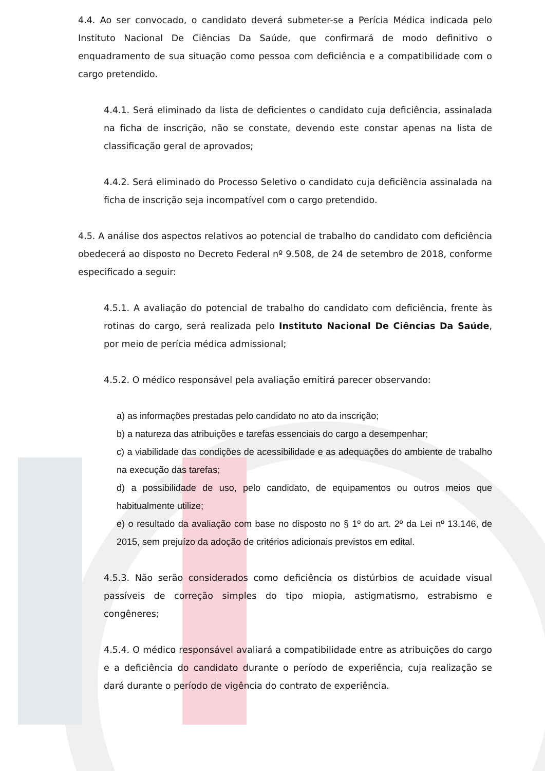4.4. Ao ser convocado, o candidato deverá submeter-se a Perícia Médica indicada pelo Instituto Nacional De Ciências Da Saúde, que confirmará de modo definitivo o enquadramento de sua situação como pessoa com deficiência e a compatibilidade com o cargo pretendido.
4.4.1. Será eliminado da lista de deficientes o candidato cuja deficiência, assinalada na ficha de inscrição, não se constate, devendo este constar apenas na lista de classificação geral de aprovados;
4.4.2. Será eliminado do Processo Seletivo o candidato cuja deficiência assinalada na ficha de inscrição seja incompatível com o cargo pretendido.
4.5. A análise dos aspectos relativos ao potencial de trabalho do candidato com deficiência obedecerá ao disposto no Decreto Federal nº 9.508, de 24 de setembro de 2018, conforme especificado a seguir:
4.5.1. A avaliação do potencial de trabalho do candidato com deficiência, frente às rotinas do cargo, será realizada pelo Instituto Nacional De Ciências Da Saúde, por meio de perícia médica admissional;
4.5.2. O médico responsável pela avaliação emitirá parecer observando:
a) as informações prestadas pelo candidato no ato da inscrição;
b) a natureza das atribuições e tarefas essenciais do cargo a desempenhar;
c) a viabilidade das condições de acessibilidade e as adequações do ambiente de trabalho na execução das tarefas;
d) a possibilidade de uso, pelo candidato, de equipamentos ou outros meios que habitualmente utilize;
e) o resultado da avaliação com base no disposto no § 1º do art. 2º da Lei nº 13.146, de 2015, sem prejuízo da adoção de critérios adicionais previstos em edital.
4.5.3. Não serão considerados como deficiência os distúrbios de acuidade visual passíveis de correção simples do tipo miopia, astigmatismo, estrabismo e congêneres;
4.5.4. O médico responsável avaliará a compatibilidade entre as atribuições do cargo e a deficiência do candidato durante o período de experiência, cuja realização se dará durante o período de vigência do contrato de experiência.